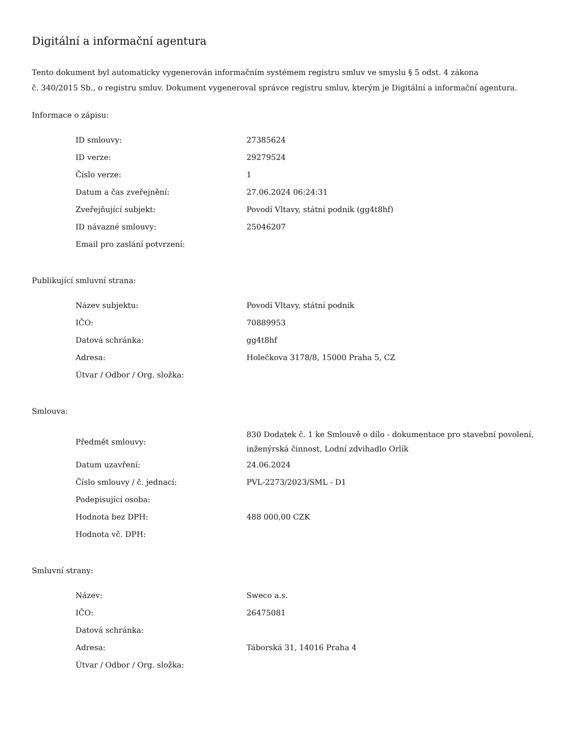Digitální a informační agentura
Tento dokument byl automaticky vygenerován informačním systémem registru smluv ve smyslu § 5 odst. 4 zákona
č. 340/2015 Sb., o registru smluv. Dokument vygeneroval správce registru smluv, kterým je Digitální a informační agentura.
Informace o zápisu:
| ID smlouvy: | 27385624 |
| ID verze: | 29279524 |
| Číslo verze: | 1 |
| Datum a čas zveřejnění: | 27.06.2024 06:24:31 |
| Zveřejňující subjekt: | Povodí Vltavy, státní podnik (gg4t8hf) |
| ID návazné smlouvy: | 25046207 |
| Email pro zaslání potvrzení: | |
Publikující smluvní strana:
| Název subjektu: | Povodí Vltavy, státní podnik |
| IČO: | 70889953 |
| Datová schránka: | gg4t8hf |
| Adresa: | Holečkova 3178/8, 15000 Praha 5, CZ |
| Útvar / Odbor / Org. složka: | |
Smlouva:
| Předmět smlouvy: | 830 Dodatek č. 1 ke Smlouvě o dílo - dokumentace pro stavební povolení, inženýrská činnost, Lodní zdvihadlo Orlík |
| Datum uzavření: | 24.06.2024 |
| Číslo smlouvy / č. jednací: | PVL-2273/2023/SML - D1 |
| Podepisující osoba: | |
| Hodnota bez DPH: | 488 000,00 CZK |
| Hodnota vč. DPH: | |
Smluvní strany:
| Název: | Sweco a.s. |
| IČO: | 26475081 |
| Datová schránka: | |
| Adresa: | Táborská 31, 14016 Praha 4 |
| Útvar / Odbor / Org. složka: | |